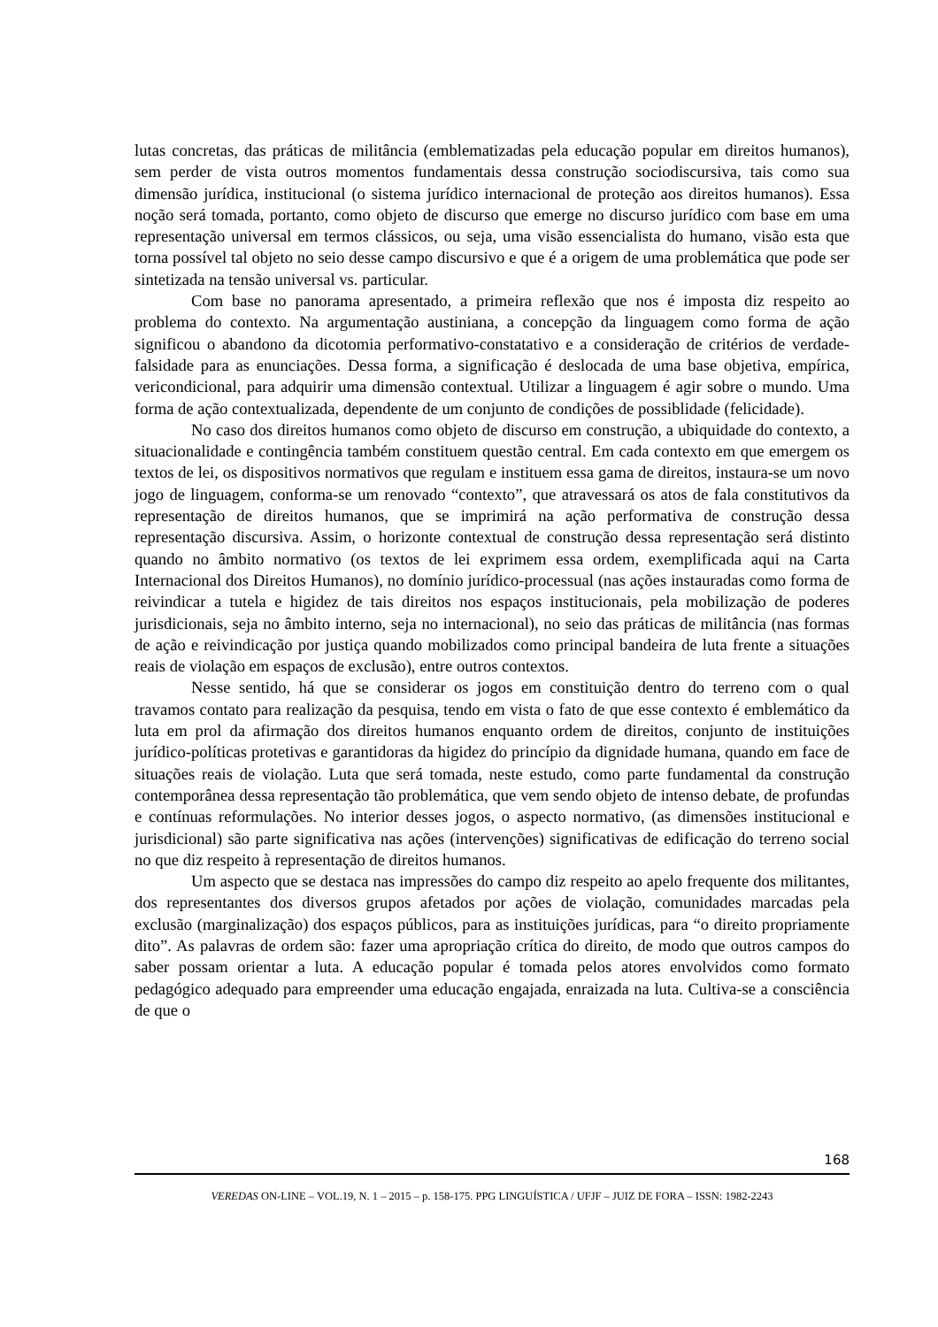lutas concretas, das práticas de militância (emblematizadas pela educação popular em direitos humanos), sem perder de vista outros momentos fundamentais dessa construção sociodiscursiva, tais como sua dimensão jurídica, institucional (o sistema jurídico internacional de proteção aos direitos humanos). Essa noção será tomada, portanto, como objeto de discurso que emerge no discurso jurídico com base em uma representação universal em termos clássicos, ou seja, uma visão essencialista do humano, visão esta que torna possível tal objeto no seio desse campo discursivo e que é a origem de uma problemática que pode ser sintetizada na tensão universal vs. particular.
Com base no panorama apresentado, a primeira reflexão que nos é imposta diz respeito ao problema do contexto. Na argumentação austiniana, a concepção da linguagem como forma de ação significou o abandono da dicotomia performativo-constatativo e a consideração de critérios de verdade-falsidade para as enunciações. Dessa forma, a significação é deslocada de uma base objetiva, empírica, vericondicional, para adquirir uma dimensão contextual. Utilizar a linguagem é agir sobre o mundo. Uma forma de ação contextualizada, dependente de um conjunto de condições de possiblidade (felicidade).
No caso dos direitos humanos como objeto de discurso em construção, a ubiquidade do contexto, a situacionalidade e contingência também constituem questão central. Em cada contexto em que emergem os textos de lei, os dispositivos normativos que regulam e instituem essa gama de direitos, instaura-se um novo jogo de linguagem, conforma-se um renovado “contexto”, que atravessará os atos de fala constitutivos da representação de direitos humanos, que se imprimirá na ação performativa de construção dessa representação discursiva. Assim, o horizonte contextual de construção dessa representação será distinto quando no âmbito normativo (os textos de lei exprimem essa ordem, exemplificada aqui na Carta Internacional dos Direitos Humanos), no domínio jurídico-processual (nas ações instauradas como forma de reivindicar a tutela e higidez de tais direitos nos espaços institucionais, pela mobilização de poderes jurisdicionais, seja no âmbito interno, seja no internacional), no seio das práticas de militância (nas formas de ação e reivindicação por justiça quando mobilizados como principal bandeira de luta frente a situações reais de violação em espaços de exclusão), entre outros contextos.
Nesse sentido, há que se considerar os jogos em constituição dentro do terreno com o qual travamos contato para realização da pesquisa, tendo em vista o fato de que esse contexto é emblemático da luta em prol da afirmação dos direitos humanos enquanto ordem de direitos, conjunto de instituições jurídico-políticas protetivas e garantidoras da higidez do princípio da dignidade humana, quando em face de situações reais de violação. Luta que será tomada, neste estudo, como parte fundamental da construção contemporânea dessa representação tão problemática, que vem sendo objeto de intenso debate, de profundas e contínuas reformulações. No interior desses jogos, o aspecto normativo, (as dimensões institucional e jurisdicional) são parte significativa nas ações (intervenções) significativas de edificação do terreno social no que diz respeito à representação de direitos humanos.
Um aspecto que se destaca nas impressões do campo diz respeito ao apelo frequente dos militantes, dos representantes dos diversos grupos afetados por ações de violação, comunidades marcadas pela exclusão (marginalização) dos espaços públicos, para as instituições jurídicas, para “o direito propriamente dito”. As palavras de ordem são: fazer uma apropriação crítica do direito, de modo que outros campos do saber possam orientar a luta. A educação popular é tomada pelos atores envolvidos como formato pedagógico adequado para empreender uma educação engajada, enraizada na luta. Cultiva-se a consciência de que o
168
VEREDAS ON-LINE – VOL.19, N. 1 – 2015 – p. 158-175. PPG LINGUÍSTICA / UFJF – JUIZ DE FORA – ISSN: 1982-2243